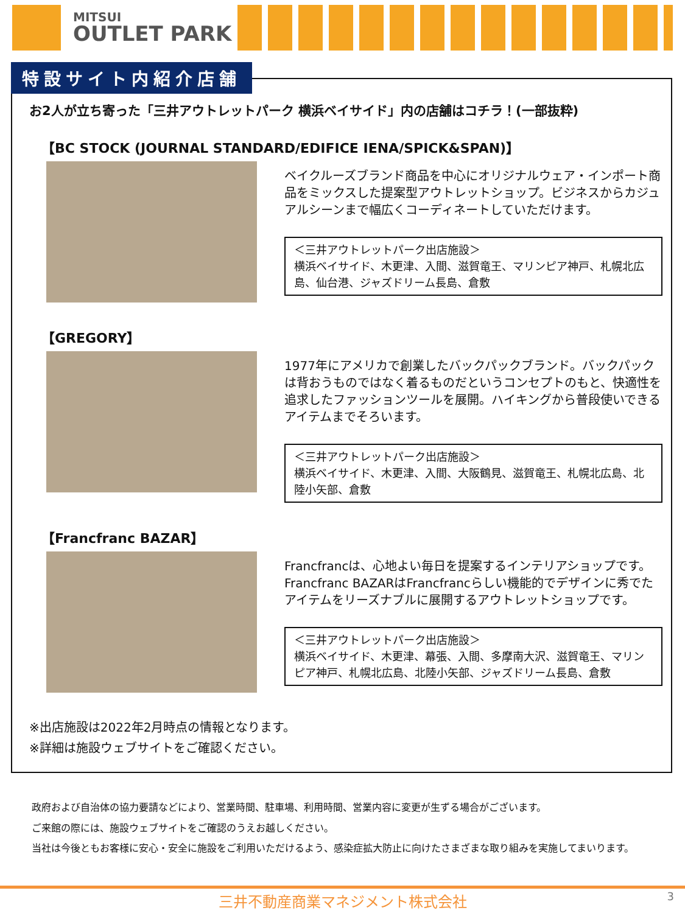MITSUI
OUTLET PARK
特設サイト内紹介店舗
お2人が立ち寄った「三井アウトレットパーク 横浜ベイサイド」内の店舗はコチラ！(一部抜粋)
【BC STOCK (JOURNAL STANDARD/EDIFICE IENA/SPICK&SPAN)】
ベイクルーズブランド商品を中心にオリジナルウェア・インポート商品をミックスした提案型アウトレットショップ。ビジネスからカジュアルシーンまで幅広くコーディネートしていただけます。
＜三井アウトレットパーク出店施設＞
横浜ベイサイド、木更津、入間、滋賀竜王、マリンピア神戸、札幌北広島、仙台港、ジャズドリーム長島、倉敷
【GREGORY】
1977年にアメリカで創業したバックパックブランド。バックパックは背おうものではなく着るものだというコンセプトのもと、快適性を追求したファッションツールを展開。ハイキングから普段使いできるアイテムまでそろいます。
＜三井アウトレットパーク出店施設＞
横浜ベイサイド、木更津、入間、大阪鶴見、滋賀竜王、札幌北広島、北陸小矢部、倉敷
【Francfranc BAZAR】
Francfrancは、心地よい毎日を提案するインテリアショップです。Francfranc BAZARはFrancfrancらしい機能的でデザインに秀でたアイテムをリーズナブルに展開するアウトレットショップです。
＜三井アウトレットパーク出店施設＞
横浜ベイサイド、木更津、幕張、入間、多摩南大沢、滋賀竜王、マリンピア神戸、札幌北広島、北陸小矢部、ジャズドリーム長島、倉敷
※出店施設は2022年2月時点の情報となります。
※詳細は施設ウェブサイトをご確認ください。
政府および自治体の協力要請などにより、営業時間、駐車場、利用時間、営業内容に変更が生ずる場合がございます。
ご来館の際には、施設ウェブサイトをご確認のうえお越しください。
当社は今後ともお客様に安心・安全に施設をご利用いただけるよう、感染症拡大防止に向けたさまざまな取り組みを実施してまいります。
三井不動産商業マネジメント株式会社 3